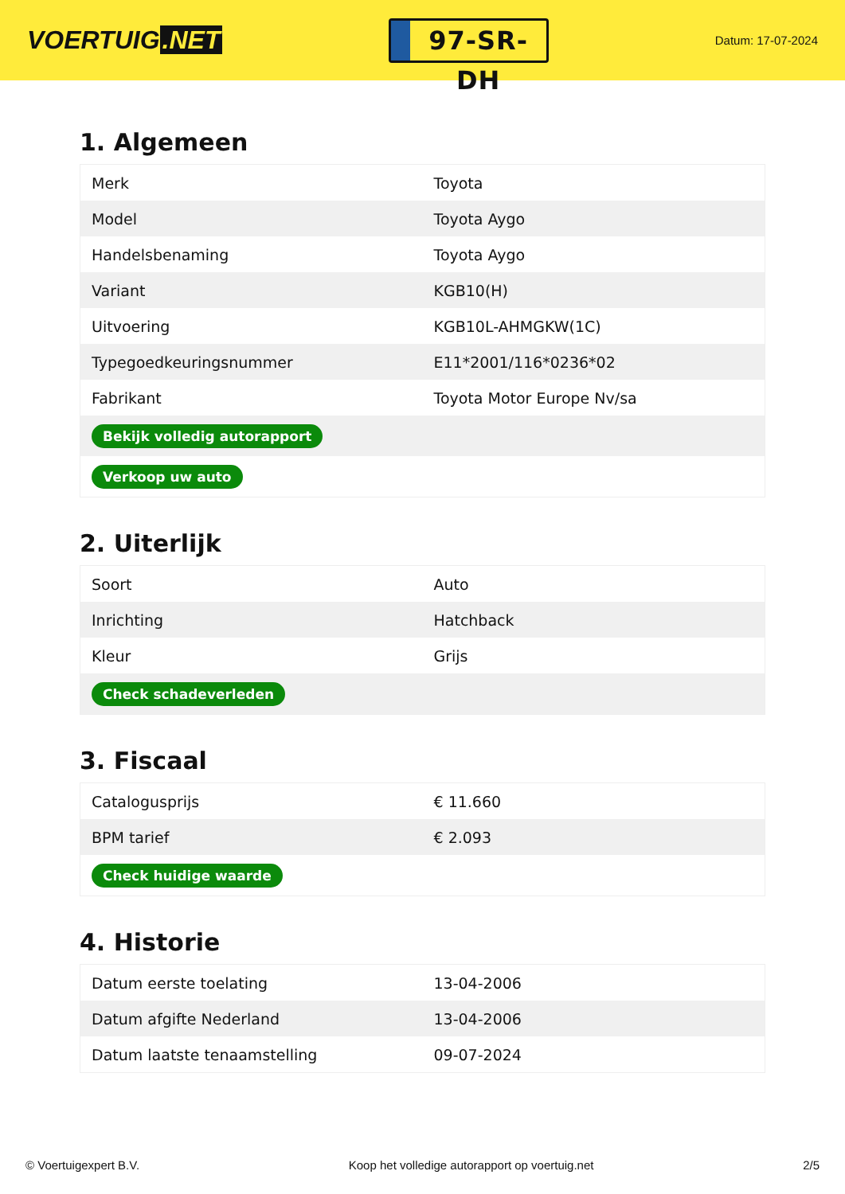VOERTUIG.NET
97-SR-DH
Datum: 17-07-2024
1. Algemeen
| Merk | Toyota |
| Model | Toyota Aygo |
| Handelsbenaming | Toyota Aygo |
| Variant | KGB10(H) |
| Uitvoering | KGB10L-AHMGKW(1C) |
| Typegoedkeuringsnummer | E11*2001/116*0236*02 |
| Fabrikant | Toyota Motor Europe Nv/sa |
| Bekijk volledig autorapport | |
| Verkoop uw auto | |
2. Uiterlijk
| Soort | Auto |
| Inrichting | Hatchback |
| Kleur | Grijs |
| Check schadeverleden | |
3. Fiscaal
| Catalogusprijs | € 11.660 |
| BPM tarief | € 2.093 |
| Check huidige waarde | |
4. Historie
| Datum eerste toelating | 13-04-2006 |
| Datum afgifte Nederland | 13-04-2006 |
| Datum laatste tenaamstelling | 09-07-2024 |
© Voertuigexpert B.V. Koop het volledige autorapport op voertuig.net 2/5